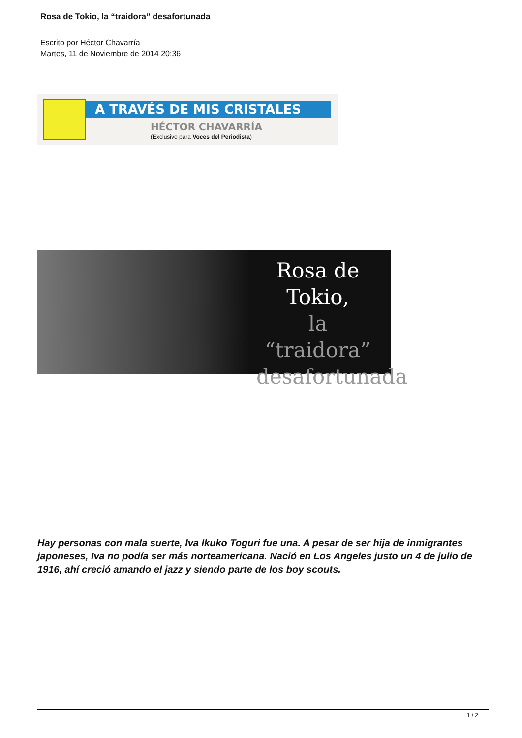Rosa de Tokio, la “traidora” desafortunada
Escrito por Héctor Chavarría
Martes, 11 de Noviembre de 2014 20:36
A TRAVÉS DE MIS CRISTALES
HÉCTOR CHAVARRÍA
(Exclusivo para Voces del Periodista)
Rosa de Tokio,
la “traidora” desafortunada
Hay personas con mala suerte, Iva Ikuko Toguri fue una. A pesar de ser hija de inmigrantes japoneses, Iva no podía ser más norteamericana. Nació en Los Angeles justo un 4 de julio de 1916, ahí creció amando el jazz y siendo parte de los boy scouts.
1 / 2